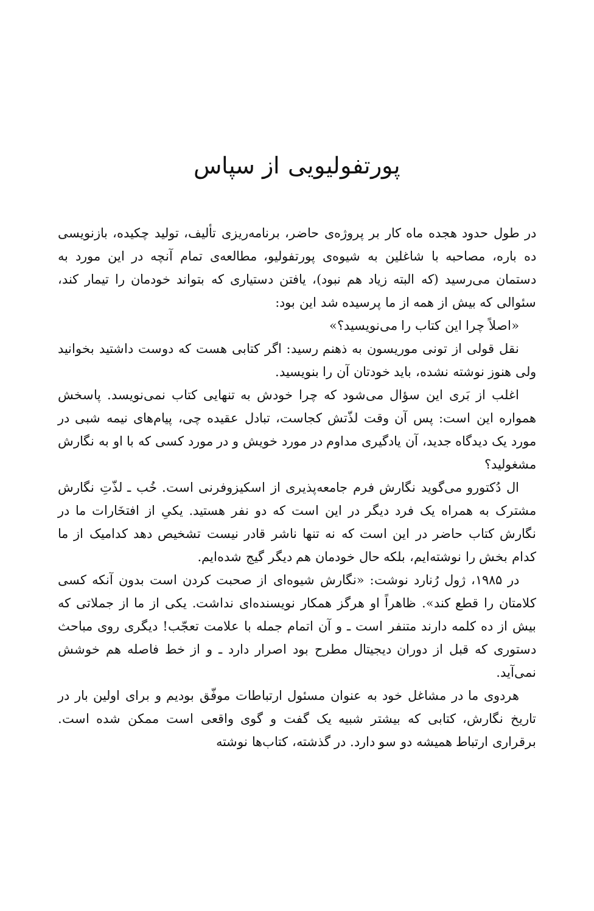پورتفولیویی از سپاس
در طول حدود هجده ماه کار بر پروژه‌ی حاضر، برنامه‌ریزی تألیف، تولید چکیده، بازنویسی ده باره، مصاحبه با شاغلین به شیوه‌ی پورتفولیو، مطالعه‌ی تمام آنچه در این مورد به دستمان می‌رسید (که البته زیاد هم نبود)، یافتن دستیاری که بتواند خودمان را تیمار کند، سئوالی که بیش از همه از ما پرسیده شد این بود:
«اصلاً چرا این کتاب را می‌نویسید؟»
نقل قولی از تونی موریسون به ذهنم رسید: اگر کتابی هست که دوست داشتید بخوانید ولی هنوز نوشته نشده، باید خودتان آن را بنویسید.
اغلب از بَری این سؤال می‌شود که چرا خودش به تنهایی کتاب نمی‌نویسد. پاسخش همواره این است: پس آن وقت لذّتش کجاست، تبادل عقیده چی، پیام‌های نیمه شبی در مورد یک دیدگاه جدید، آن یادگیری مداوم در مورد خویش و در مورد کسی که با او به نگارش مشغولید؟
ال دُکتورو می‌گوید نگارش فرم جامعه‌پذیری از اسکیزوفرنی است. خُب ـ لذّتِ نگارش مشترک به همراه یک فرد دیگر در این است که دو نفر هستید. یکیِ از افتخَارات ما در نگارش کتاب حاضر در این است که نه تنها ناشر قادر نیست تشخیص دهد کدامیک از ما کدام بخش را نوشته‌ایم، بلکه حال خودمان هم دیگر گیج شده‌ایم.
در ۱۹۸۵، ژول رُنارد نوشت: «نگارش شیوه‌ای از صحبت کردن است بدون آنکه کسی کلامتان را قطع کند». ظاهراً او هرگز همکار نویسنده‌ای نداشت. یکی از ما از جملاتی که بیش از ده کلمه دارند متنفر است ـ و آن اتمام جمله با علامت تعجّب! دیگری روی مباحث دستوری که قبل از دوران دیجیتال مطرح بود اصرار دارد ـ و از خط فاصله هم خوشش نمی‌آید.
هردوی ما در مشاغل خود به عنوان مسئول ارتباطات موفّق بودیم و برای اولین بار در تاریخ نگارش، کتابی که بیشتر شبیه یک گفت و گوی واقعی است ممکن شده است. برقراری ارتباط همیشه دو سو دارد. در گذشته، کتاب‌ها نوشته